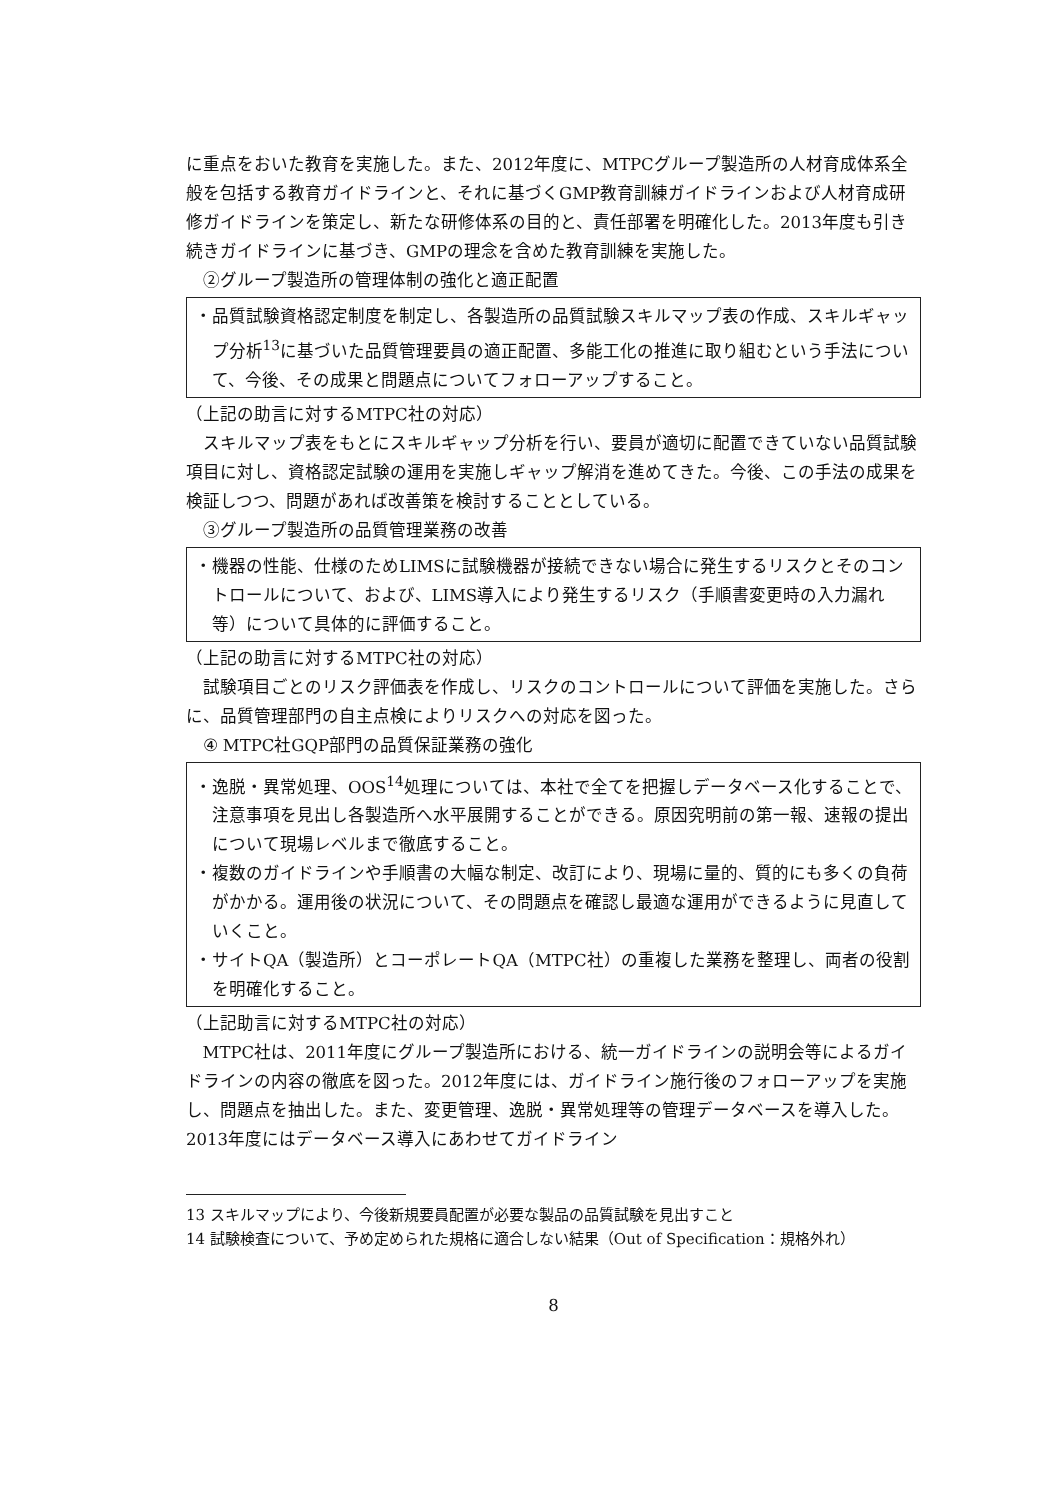に重点をおいた教育を実施した。また、2012年度に、MTPCグループ製造所の人材育成体系全般を包括する教育ガイドラインと、それに基づくGMP教育訓練ガイドラインおよび人材育成研修ガイドラインを策定し、新たな研修体系の目的と、責任部署を明確化した。2013年度も引き続きガイドラインに基づき、GMPの理念を含めた教育訓練を実施した。
②グループ製造所の管理体制の強化と適正配置
・品質試験資格認定制度を制定し、各製造所の品質試験スキルマップ表の作成、スキルギャップ分析<sup>13</sup>に基づいた品質管理要員の適正配置、多能工化の推進に取り組むという手法について、今後、その成果と問題点についてフォローアップすること。
（上記の助言に対するMTPC社の対応）
スキルマップ表をもとにスキルギャップ分析を行い、要員が適切に配置できていない品質試験項目に対し、資格認定試験の運用を実施しギャップ解消を進めてきた。今後、この手法の成果を検証しつつ、問題があれば改善策を検討することとしている。
③グループ製造所の品質管理業務の改善
・機器の性能、仕様のためLIMSに試験機器が接続できない場合に発生するリスクとそのコントロールについて、および、LIMS導入により発生するリスク（手順書変更時の入力漏れ等）について具体的に評価すること。
（上記の助言に対するMTPC社の対応）
試験項目ごとのリスク評価表を作成し、リスクのコントロールについて評価を実施した。さらに、品質管理部門の自主点検によりリスクへの対応を図った。
④ MTPC社GQP部門の品質保証業務の強化
・逸脱・異常処理、OOS<sup>14</sup>処理については、本社で全てを把握しデータベース化することで、注意事項を見出し各製造所へ水平展開することができる。原因究明前の第一報、速報の提出について現場レベルまで徹底すること。
・複数のガイドラインや手順書の大幅な制定、改訂により、現場に量的、質的にも多くの負荷がかかる。運用後の状況について、その問題点を確認し最適な運用ができるように見直していくこと。
・サイトQA（製造所）とコーポレートQA（MTPC社）の重複した業務を整理し、両者の役割を明確化すること。
（上記助言に対するMTPC社の対応）
MTPC社は、2011年度にグループ製造所における、統一ガイドラインの説明会等によるガイドラインの内容の徹底を図った。2012年度には、ガイドライン施行後のフォローアップを実施し、問題点を抽出した。また、変更管理、逸脱・異常処理等の管理データベースを導入した。2013年度にはデータベース導入にあわせてガイドライン
13 スキルマップにより、今後新規要員配置が必要な製品の品質試験を見出すこと
14 試験検査について、予め定められた規格に適合しない結果（Out of Specification：規格外れ）
8